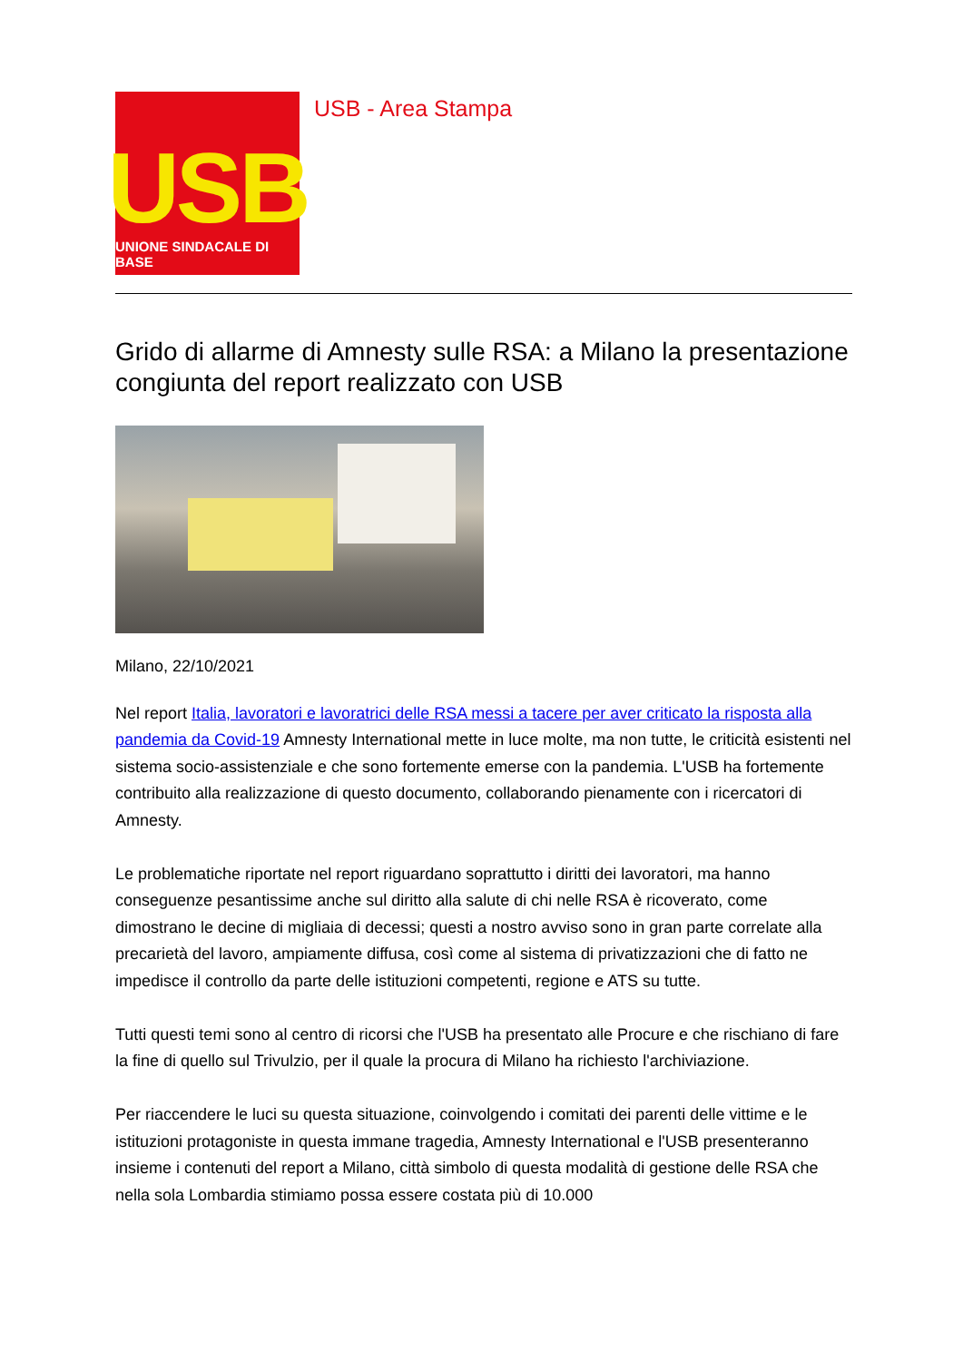USB
UNIONE SINDACALE DI BASE
USB - Area Stampa
Grido di allarme di Amnesty sulle RSA: a Milano la presentazione congiunta del report realizzato con USB
Milano, 22/10/2021
Nel report Italia, lavoratori e lavoratrici delle RSA messi a tacere per aver criticato la risposta alla pandemia da Covid-19 Amnesty International mette in luce molte, ma non tutte, le criticità esistenti nel sistema socio-assistenziale e che sono fortemente emerse con la pandemia. L'USB ha fortemente contribuito alla realizzazione di questo documento, collaborando pienamente con i ricercatori di Amnesty.
Le problematiche riportate nel report riguardano soprattutto i diritti dei lavoratori, ma hanno conseguenze pesantissime anche sul diritto alla salute di chi nelle RSA è ricoverato, come dimostrano le decine di migliaia di decessi; questi a nostro avviso sono in gran parte correlate alla precarietà del lavoro, ampiamente diffusa, così come al sistema di privatizzazioni che di fatto ne impedisce il controllo da parte delle istituzioni competenti, regione e ATS su tutte.
Tutti questi temi sono al centro di ricorsi che l'USB ha presentato alle Procure e che rischiano di fare la fine di quello sul Trivulzio, per il quale la procura di Milano ha richiesto l'archiviazione.
Per riaccendere le luci su questa situazione, coinvolgendo i comitati dei parenti delle vittime e le istituzioni protagoniste in questa immane tragedia, Amnesty International e l'USB presenteranno insieme i contenuti del report a Milano, città simbolo di questa modalità di gestione delle RSA che nella sola Lombardia stimiamo possa essere costata più di 10.000